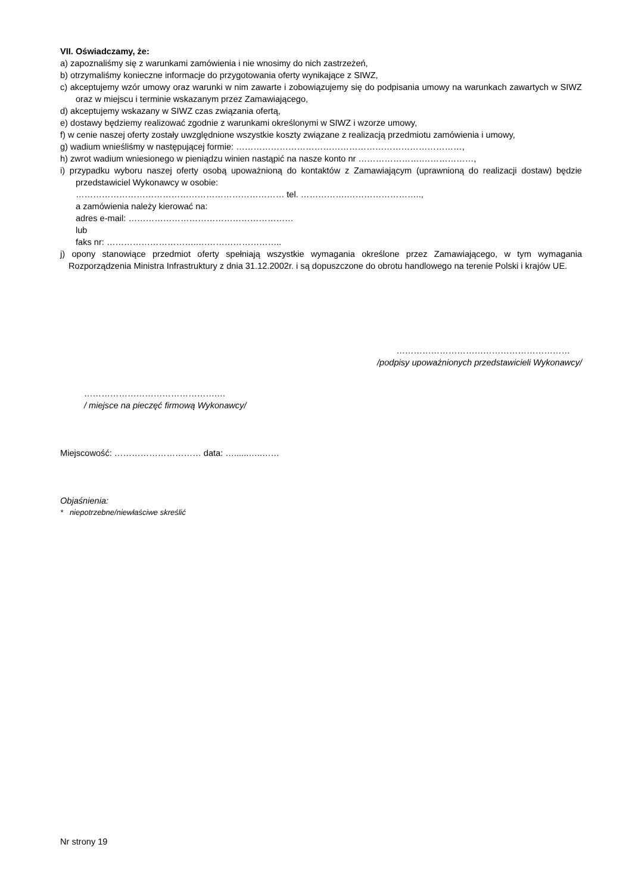VII. Oświadczamy, że:
a) zapoznaliśmy się z warunkami zamówienia i nie wnosimy do nich zastrzeżeń,
b) otrzymaliśmy konieczne informacje do przygotowania oferty wynikające z SIWZ,
c) akceptujemy wzór umowy oraz warunki w nim zawarte i zobowiązujemy się do podpisania umowy na warunkach zawartych w SIWZ oraz w miejscu i terminie wskazanym przez Zamawiającego,
d) akceptujemy wskazany w SIWZ czas związania ofertą,
e) dostawy będziemy realizować zgodnie z warunkami określonymi w SIWZ i wzorze umowy,
f) w cenie naszej oferty zostały uwzględnione wszystkie koszty związane z realizacją przedmiotu zamówienia i umowy,
g) wadium wnieśliśmy w następującej formie: ……………………………………………………………………,
h) zwrot wadium wniesionego w pieniądzu winien nastąpić na nasze konto nr ………………….………………,
i) przypadku wyboru naszej oferty osobą upoważnioną do kontaktów z Zamawiającym (uprawnioną do realizacji dostaw) będzie przedstawiciel Wykonawcy w osobie:
……………………………………………………………… tel. …………….……………………..,
a zamówienia należy kierować na:
adres e-mail: …………………………………………………
lub
faks nr: …………………………..………………………..
j) opony stanowiące przedmiot oferty spełniają wszystkie wymagania określone przez Zamawiającego, w tym wymagania Rozporządzenia Ministra Infrastruktury z dnia 31.12.2002r. i są dopuszczone do obrotu handlowego na terenie Polski i krajów UE.
……………………………………………………
/podpisy upoważnionych przedstawicieli Wykonawcy/
……………………………………….…
/ miejsce na pieczęć firmową Wykonawcy/
Miejscowość: ………………………… data: …......…..……
Objaśnienia:
* niepotrzebne/niewłaściwe skreślić
Nr strony 19